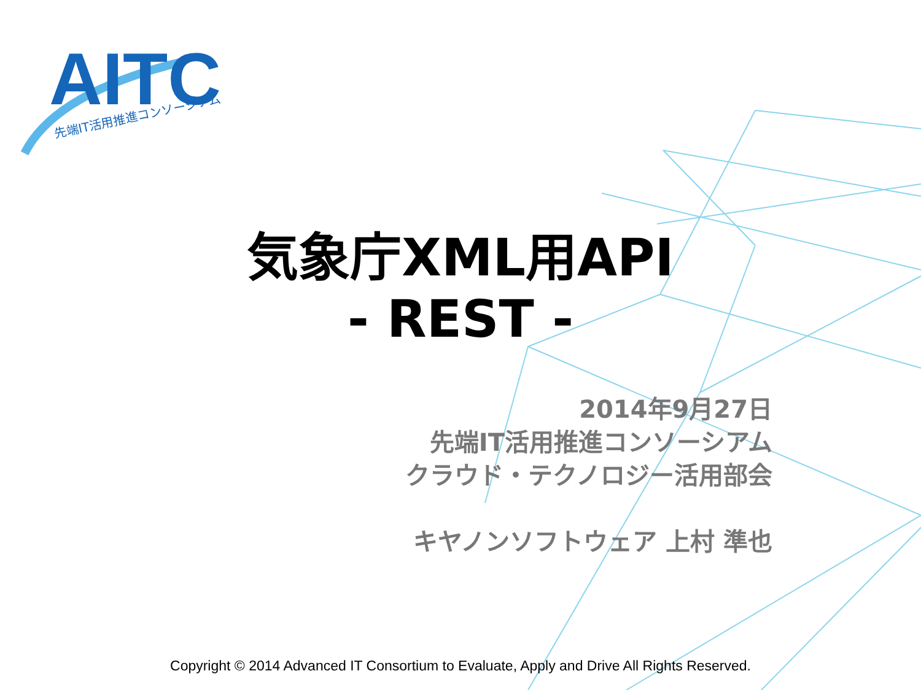AITC
先端IT活用推進コンソーシアム
気象庁XML用API
- REST -
2014年9月27日
先端IT活用推進コンソーシアム
クラウド・テクノロジー活用部会
キヤノンソフトウェア 上村 準也
Copyright © 2014 Advanced IT Consortium to Evaluate, Apply and Drive All Rights Reserved.